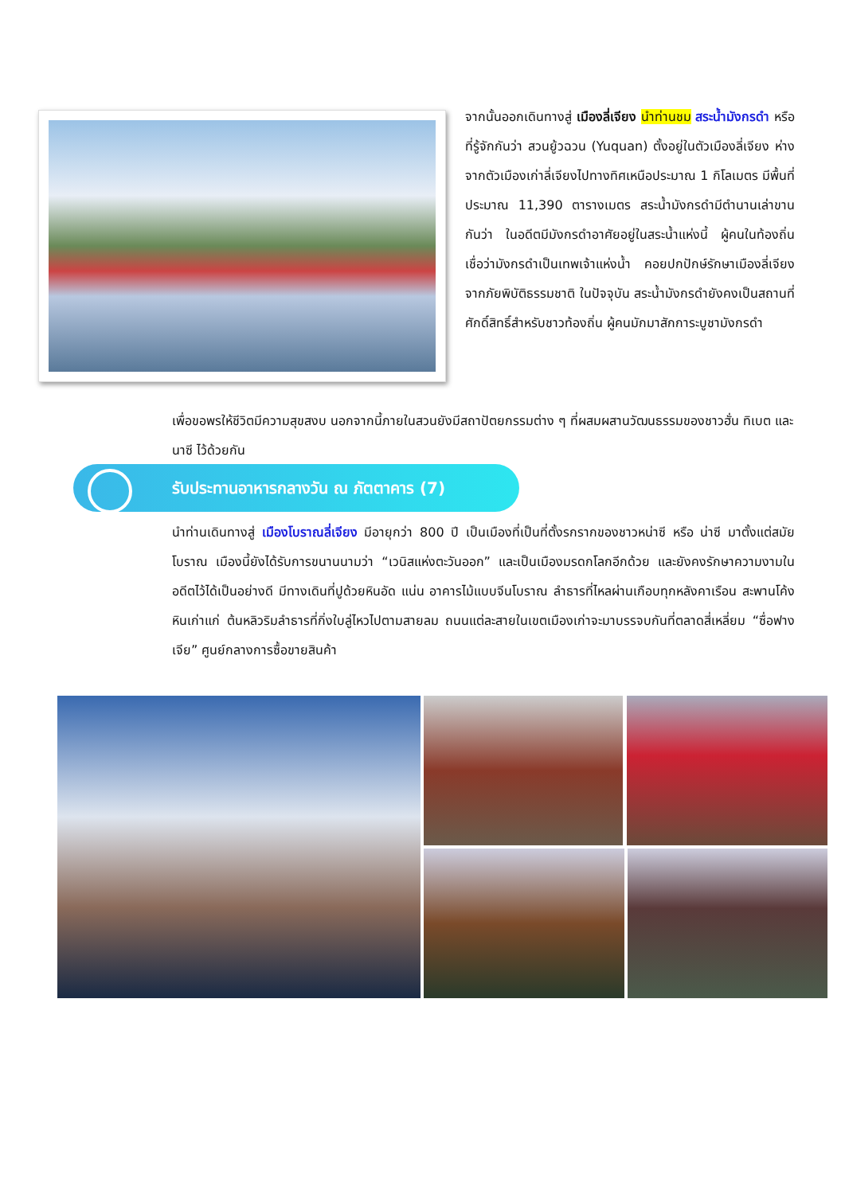จากนั้นออกเดินทางสู่ เมืองลี่เจียง นำท่านชม สระน้ำมังกรดำ หรือที่รู้จักกันว่า สวนยู้วฉวน (Yuquan) ตั้งอยู่ในตัวเมืองลี่เจียง ห่างจากตัวเมืองเก่าลี่เจียงไปทางทิศเหนือประมาณ 1 กิโลเมตร มีพื้นที่ประมาณ 11,390 ตารางเมตร สระน้ำมังกรดำมีตำนานเล่าขานกันว่า ในอดีตมีมังกรดำอาศัยอยู่ในสระน้ำแห่งนี้ ผู้คนในท้องถิ่นเชื่อว่ามังกรดำเป็นเทพเจ้าแห่งน้ำ คอยปกปักษ์รักษาเมืองลี่เจียงจากภัยพิบัติธรรมชาติ ในปัจจุบัน สระน้ำมังกรดำยังคงเป็นสถานที่ศักดิ์สิทธิ์สำหรับชาวท้องถิ่น ผู้คนมักมาสักการะบูชามังกรดำ
เพื่อขอพรให้ชีวิตมีความสุขสงบ นอกจากนี้ภายในสวนยังมีสถาปัตยกรรมต่าง ๆ ที่ผสมผสานวัฒนธรรมของชาวฮั่น ทิเบต และนาซี ไว้ด้วยกัน
รับประทานอาหารกลางวัน ณ ภัตตาคาร (7)
นำท่านเดินทางสู่ เมืองโบราณลี่เจียง มีอายุกว่า 800 ปี เป็นเมืองที่เป็นที่ตั้งรกรากของชาวหน่าซี หรือ น่าซี มาตั้งแต่สมัยโบราณ เมืองนี้ยังได้รับการขนานนามว่า “เวนิสแห่งตะวันออก” และเป็นเมืองมรดกโลกอีกด้วย และยังคงรักษาความงามในอดีตไว้ได้เป็นอย่างดี มีทางเดินที่ปูด้วยหินอัด แน่น อาคารไม้แบบจีนโบราณ ลำธารที่ไหลผ่านเกือบทุกหลังคาเรือน สะพานโค้งหินเก่าแก่ ต้นหลิวริมลำธารที่กิ่งใบลู่ไหวไปตามสายลม ถนนแต่ละสายในเขตเมืองเก่าจะมาบรรจบกันที่ตลาดสี่เหลี่ยม “ซื่อฟางเจีย” ศูนย์กลางการซื้อขายสินค้า